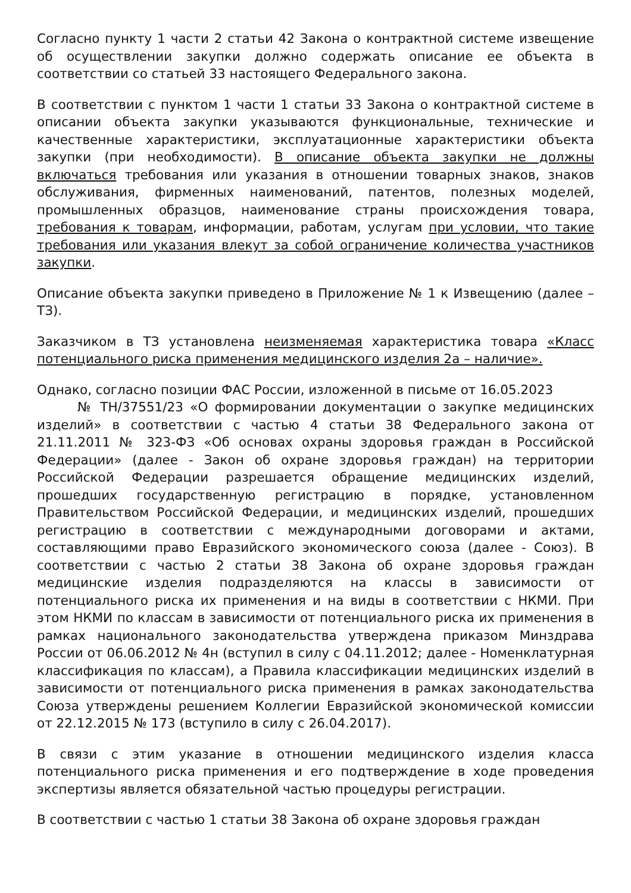Согласно пункту 1 части 2 статьи 42 Закона о контрактной системе извещение об осуществлении закупки должно содержать описание ее объекта в соответствии со статьей 33 настоящего Федерального закона.
В соответствии с пунктом 1 части 1 статьи 33 Закона о контрактной системе в описании объекта закупки указываются функциональные, технические и качественные характеристики, эксплуатационные характеристики объекта закупки (при необходимости). В описание объекта закупки не должны включаться требования или указания в отношении товарных знаков, знаков обслуживания, фирменных наименований, патентов, полезных моделей, промышленных образцов, наименование страны происхождения товара, требования к товарам, информации, работам, услугам при условии, что такие требования или указания влекут за собой ограничение количества участников закупки.
Описание объекта закупки приведено в Приложение № 1 к Извещению (далее – ТЗ).
Заказчиком в ТЗ установлена неизменяемая характеристика товара «Класс потенциального риска применения медицинского изделия 2а – наличие».
Однако, согласно позиции ФАС России, изложенной в письме от 16.05.2023
№ ТН/37551/23 «О формировании документации о закупке медицинских изделий» в соответствии с частью 4 статьи 38 Федерального закона от 21.11.2011 № 323-ФЗ «Об основах охраны здоровья граждан в Российской Федерации» (далее - Закон об охране здоровья граждан) на территории Российской Федерации разрешается обращение медицинских изделий, прошедших государственную регистрацию в порядке, установленном Правительством Российской Федерации, и медицинских изделий, прошедших регистрацию в соответствии с международными договорами и актами, составляющими право Евразийского экономического союза (далее - Союз). В соответствии с частью 2 статьи 38 Закона об охране здоровья граждан медицинские изделия подразделяются на классы в зависимости от потенциального риска их применения и на виды в соответствии с НКМИ. При этом НКМИ по классам в зависимости от потенциального риска их применения в рамках национального законодательства утверждена приказом Минздрава России от 06.06.2012 № 4н (вступил в силу с 04.11.2012; далее - Номенклатурная классификация по классам), а Правила классификации медицинских изделий в зависимости от потенциального риска применения в рамках законодательства Союза утверждены решением Коллегии Евразийской экономической комиссии от 22.12.2015 № 173 (вступило в силу с 26.04.2017).
В связи с этим указание в отношении медицинского изделия класса потенциального риска применения и его подтверждение в ходе проведения экспертизы является обязательной частью процедуры регистрации.
В соответствии с частью 1 статьи 38 Закона об охране здоровья граждан